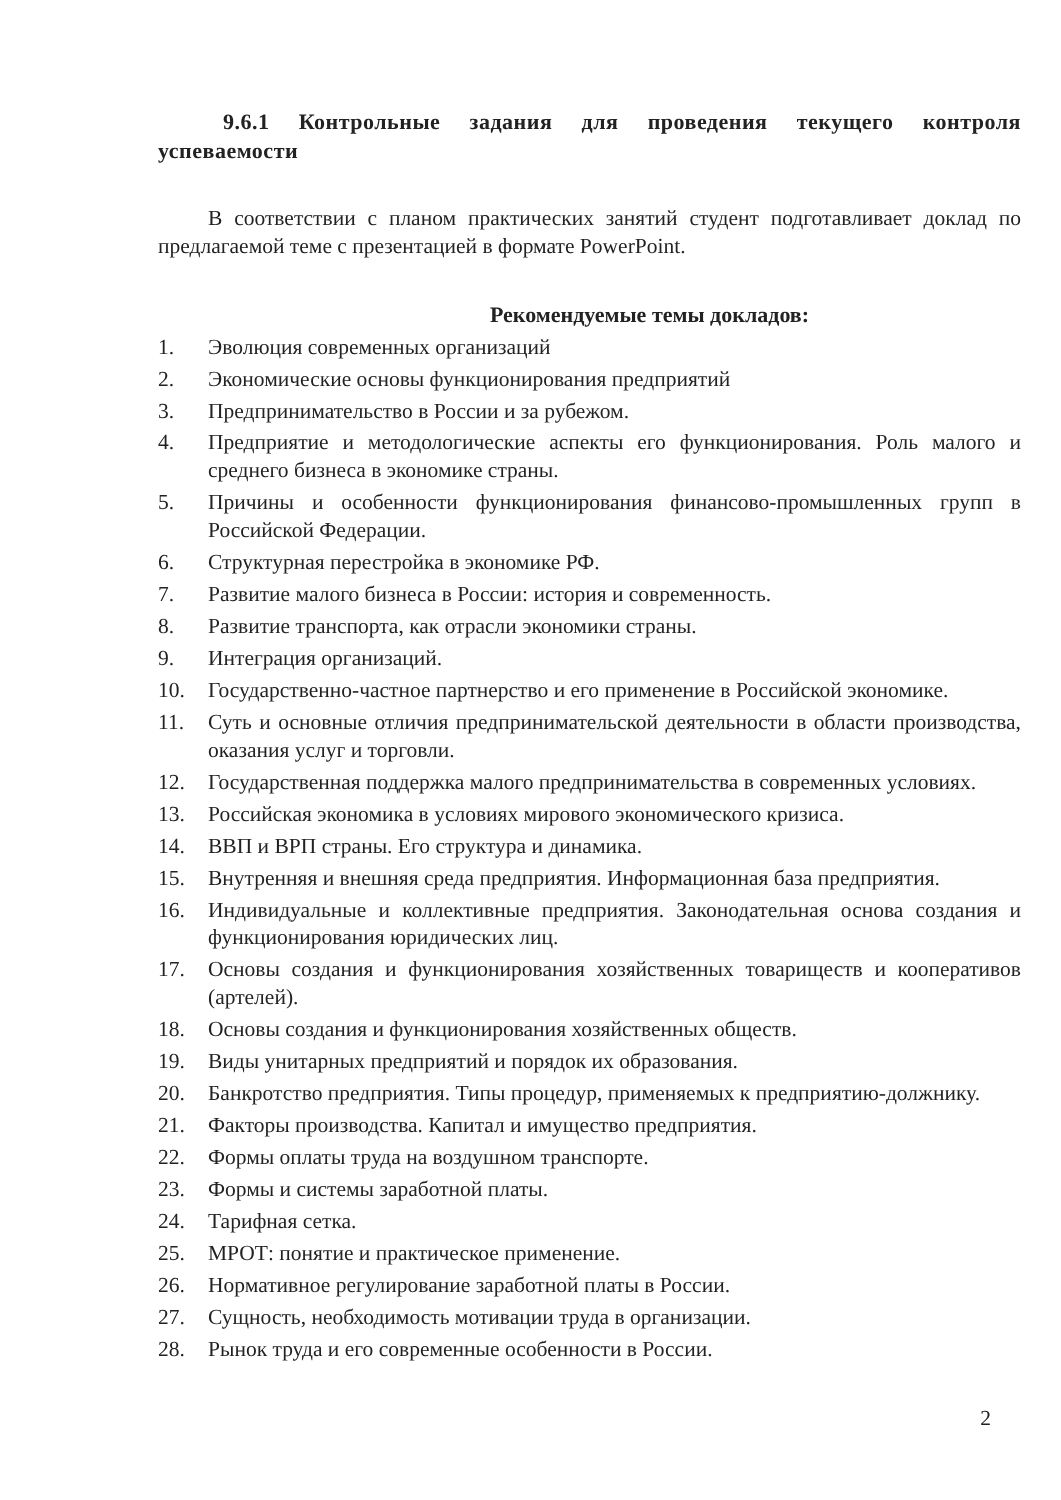9.6.1 Контрольные задания для проведения текущего контроля успеваемости
В соответствии с планом практических занятий студент подготавливает доклад по предлагаемой теме с презентацией в формате PowerPoint.
Рекомендуемые темы докладов:
1. Эволюция современных организаций
2. Экономические основы функционирования предприятий
3. Предпринимательство в России и за рубежом.
4. Предприятие и методологические аспекты его функционирования. Роль малого и среднего бизнеса в экономике страны.
5. Причины и особенности функционирования финансово-промышленных групп в Российской Федерации.
6. Структурная перестройка в экономике РФ.
7. Развитие малого бизнеса в России: история и современность.
8. Развитие транспорта, как отрасли экономики страны.
9. Интеграция организаций.
10. Государственно-частное партнерство и его применение в Российской экономике.
11. Суть и основные отличия предпринимательской деятельности в области производства, оказания услуг и торговли.
12. Государственная поддержка малого предпринимательства в современных условиях.
13. Российская экономика в условиях мирового экономического кризиса.
14. ВВП и ВРП страны. Его структура и динамика.
15. Внутренняя и внешняя среда предприятия. Информационная база предприятия.
16. Индивидуальные и коллективные предприятия. Законодательная основа создания и функционирования юридических лиц.
17. Основы создания и функционирования хозяйственных товариществ и кооперативов (артелей).
18. Основы создания и функционирования хозяйственных обществ.
19. Виды унитарных предприятий и порядок их образования.
20. Банкротство предприятия. Типы процедур, применяемых к предприятию-должнику.
21. Факторы производства. Капитал и имущество предприятия.
22. Формы оплаты труда на воздушном транспорте.
23. Формы и системы заработной платы.
24. Тарифная сетка.
25. МРОТ: понятие и практическое применение.
26. Нормативное регулирование заработной платы в России.
27. Сущность, необходимость мотивации труда в организации.
28. Рынок труда и его современные особенности в России.
2